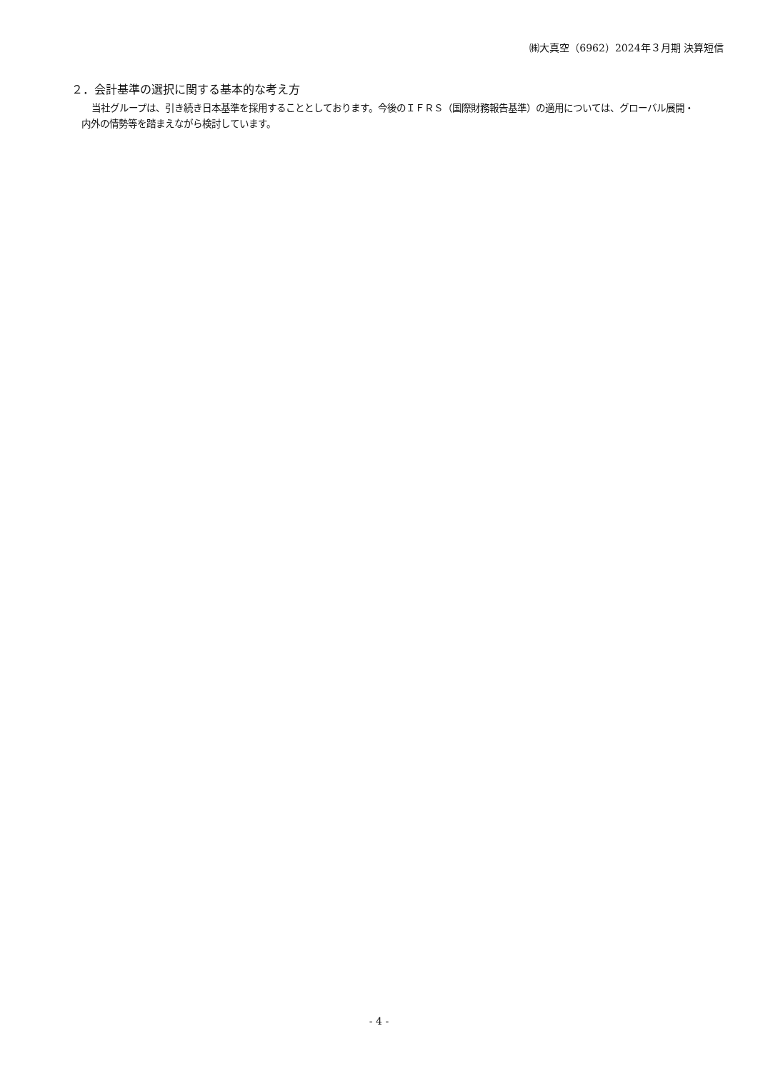㈱大真空（6962）2024年３月期 決算短信
２．会計基準の選択に関する基本的な考え方
当社グループは、引き続き日本基準を採用することとしております。今後のＩＦＲＳ（国際財務報告基準）の適用については、グローバル展開・内外の情勢等を踏まえながら検討しています。
- 4 -